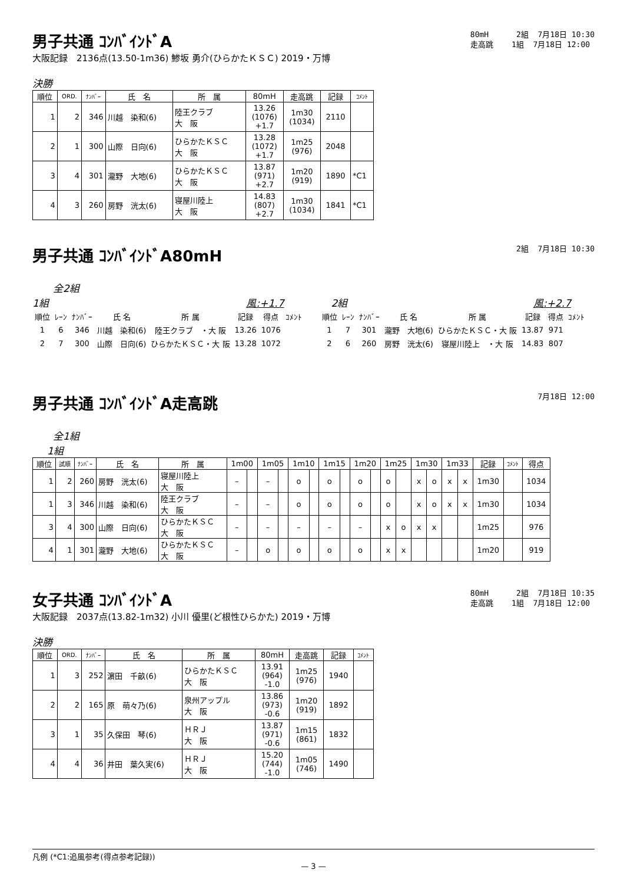男子共通 ｺﾝﾊﾞｲﾝﾄﾞA
大阪記録　2136点(13.50-1m36) 鯵坂 勇介(ひらかたＫＳＣ) 2019・万博
80mH 2組 7月18日 10:30 走高跳 1組 7月18日 12:00
決勝
| 順位 | ORD. | ﾅﾝﾊﾞｰ | 氏 名 | 所 属 | 80mH | 走高跳 | 記録 | ｺﾒﾝﾄ |
| --- | --- | --- | --- | --- | --- | --- | --- | --- |
| 1 | 2 | 346 | 川越 染和(6) | 陸王クラブ 大 阪 | 13.26 (1076) +1.7 | 1m30 (1034) | 2110 | |
| 2 | 1 | 300 | 山際 日向(6) | ひらかたＫＳＣ 大 阪 | 13.28 (1072) +1.7 | 1m25 (976) | 2048 | |
| 3 | 4 | 301 | 瀧野 大地(6) | ひらかたＫＳＣ 大 阪 | 13.87 (971) +2.7 | 1m20 (919) | 1890 | *C1 |
| 4 | 3 | 260 | 房野 洸太(6) | 寝屋川陸上 大 阪 | 14.83 (807) +2.7 | 1m30 (1034) | 1841 | *C1 |
男子共通 ｺﾝﾊﾞｲﾝﾄﾞA80mH
2組 7月18日 10:30
全2組
1組 風:+1.7
| 順位 | ﾚｰﾝ | ﾅﾝﾊﾞｰ | 氏 名 | 所 属 | 記録 | 得点 | ｺﾒﾝﾄ |
| --- | --- | --- | --- | --- | --- | --- | --- |
| 1 | 6 | 346 | 川越 染和(6) | 陸王クラブ ・大 阪 | 13.26 | 1076 | |
| 2 | 7 | 300 | 山際 日向(6) | ひらかたＫＳＣ・大 阪 | 13.28 | 1072 | |
2組 風:+2.7
| 順位 | ﾚｰﾝ | ﾅﾝﾊﾞｰ | 氏 名 | 所 属 | 記録 | 得点 | ｺﾒﾝﾄ |
| --- | --- | --- | --- | --- | --- | --- | --- |
| 1 | 7 | 301 | 瀧野 大地(6) | ひらかたＫＳＣ・大 阪 | 13.87 | 971 | |
| 2 | 6 | 260 | 房野 洸太(6) | 寝屋川陸上 ・大 阪 | 14.83 | 807 | |
男子共通 ｺﾝﾊﾞｲﾝﾄﾞA走高跳
7月18日 12:00
全1組
1組
| 順位 | 試順 | ﾅﾝﾊﾞｰ | 氏 名 | 所 属 | 1m00 | | 1m05 | | 1m10 | | 1m15 | | 1m20 | | 1m25 | | 1m30 | | 1m33 | | 記録 | ｺﾒﾝﾄ | 得点 |
| --- | --- | --- | --- | --- | --- | --- | --- | --- | --- | --- | --- | --- | --- | --- | --- | --- | --- | --- | --- | --- | --- | --- | --- |
| 1 | 2 | 260 | 房野 洸太(6) | 寝屋川陸上 大 阪 | – | | – | | o | | o | | o | | o | | x | o | x | x | 1m30 | | 1034 |
| 1 | 3 | 346 | 川越 染和(6) | 陸王クラブ 大 阪 | – | | – | | o | | o | | o | | o | | x | o | x | x | 1m30 | | 1034 |
| 3 | 4 | 300 | 山際 日向(6) | ひらかたＫＳＣ 大 阪 | – | | – | | – | | – | | – | | x | o | x | x | | | 1m25 | | 976 |
| 4 | 1 | 301 | 瀧野 大地(6) | ひらかたＫＳＣ 大 阪 | – | | o | | o | | o | | o | | x | x | | | | | 1m20 | | 919 |
女子共通 ｺﾝﾊﾞｲﾝﾄﾞA
大阪記録　2037点(13.82-1m32) 小川 優里(ど根性ひらかた) 2019・万博
80mH 2組 7月18日 10:35 走高跳 1組 7月18日 12:00
決勝
| 順位 | ORD. | ﾅﾝﾊﾞｰ | 氏 名 | 所 属 | 80mH | 走高跳 | 記録 | ｺﾒﾝﾄ |
| --- | --- | --- | --- | --- | --- | --- | --- | --- |
| 1 | 3 | 252 | 濵田 千畝(6) | ひらかたＫＳＣ 大 阪 | 13.91 (964) -1.0 | 1m25 (976) | 1940 | |
| 2 | 2 | 165 | 原 萌々乃(6) | 泉州アップル 大 阪 | 13.86 (973) -0.6 | 1m20 (919) | 1892 | |
| 3 | 1 | 35 | 久保田 琴(6) | ＨＲＪ 大 阪 | 13.87 (971) -0.6 | 1m15 (861) | 1832 | |
| 4 | 4 | 36 | 井田 葉久実(6) | ＨＲＪ 大 阪 | 15.20 (744) -1.0 | 1m05 (746) | 1490 | |
凡例 (*C1:追風参考(得点参考記録))
— 3 —